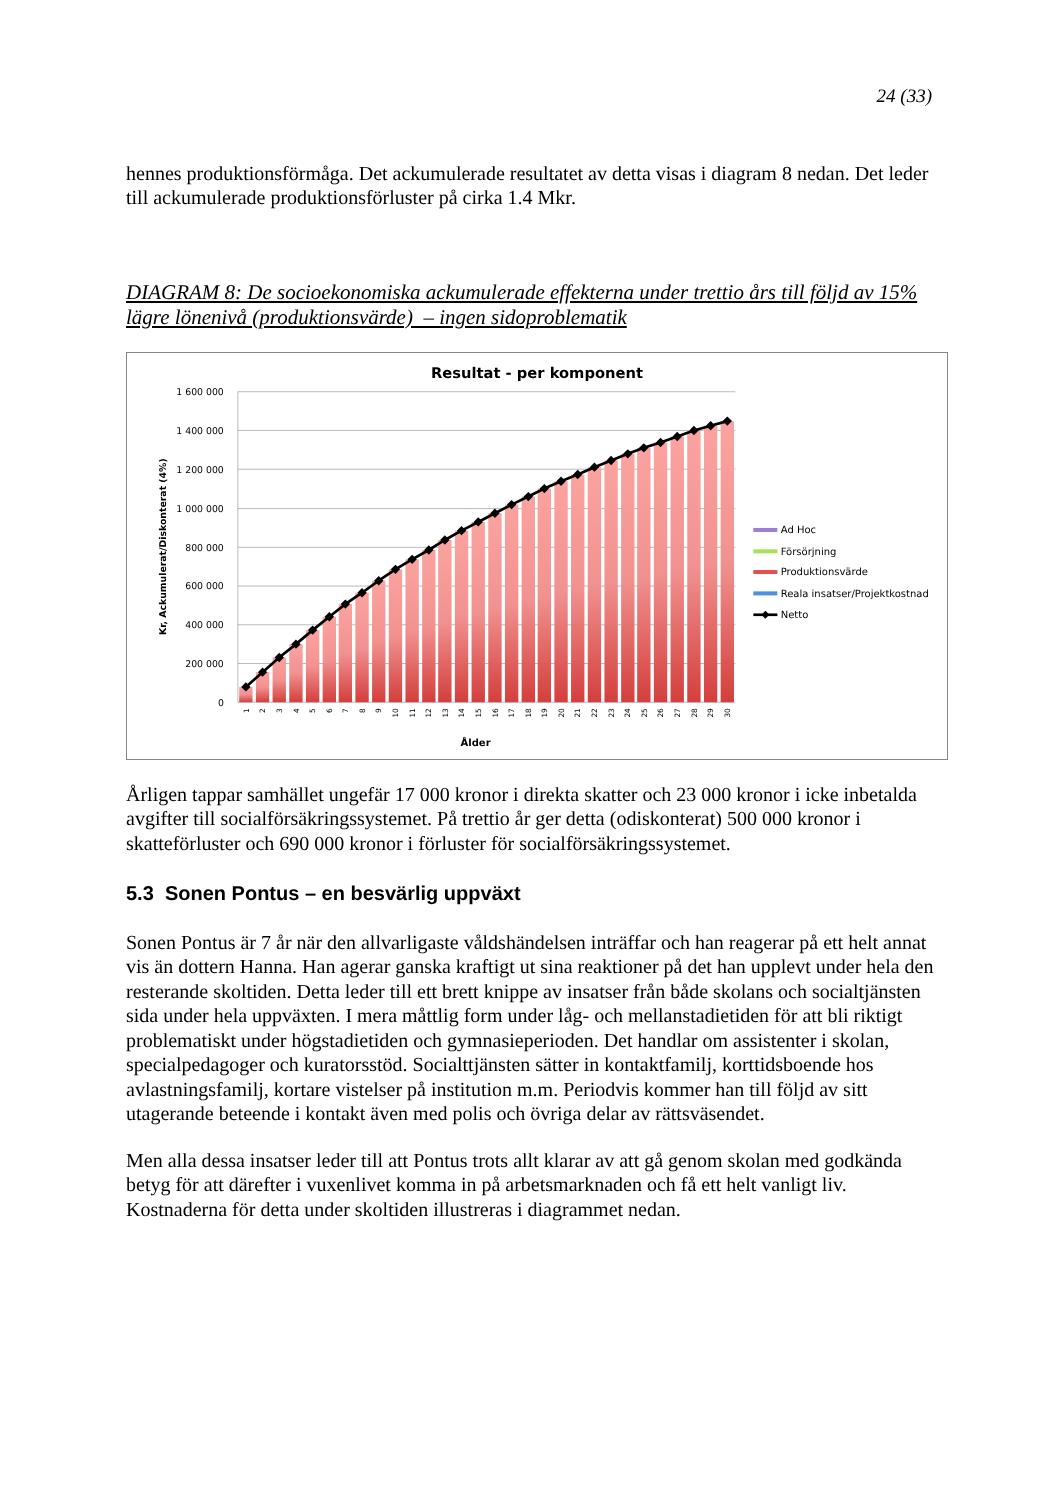24 (33)
hennes produktionsförmåga. Det ackumulerade resultatet av detta visas i diagram 8 nedan. Det leder till ackumulerade produktionsförluster på cirka 1.4 Mkr.
DIAGRAM 8: De socioekonomiska ackumulerade effekterna under trettio års till följd av 15% lägre lönenivå (produktionsvärde) – ingen sidoproblematik
Resultat - per komponent
1 600 000
1 400 000
1 200 000
1 000 000
800 000
600 000
400 000
200 000
0
Kr, Ackumulerat/Diskonterat (4%)
1
2
3
4
5
6
7
8
9
10
11
12
13
14
15
16
17
18
19
20
21
22
23
24
25
26
27
28
29
30
Ålder
Ad Hoc
Försörjning
Produktionsvärde
Reala insatser/Projektkostnad
Netto
Årligen tappar samhället ungefär 17 000 kronor i direkta skatter och 23 000 kronor i icke inbetalda avgifter till socialförsäkringssystemet. På trettio år ger detta (odiskonterat) 500 000 kronor i skatteförluster och 690 000 kronor i förluster för socialförsäkringssystemet.
5.3 Sonen Pontus – en besvärlig uppväxt
Sonen Pontus är 7 år när den allvarligaste våldshändelsen inträffar och han reagerar på ett helt annat vis än dottern Hanna. Han agerar ganska kraftigt ut sina reaktioner på det han upplevt under hela den resterande skoltiden. Detta leder till ett brett knippe av insatser från både skolans och socialtjänsten sida under hela uppväxten. I mera måttlig form under låg- och mellanstadietiden för att bli riktigt problematiskt under högstadietiden och gymnasieperioden. Det handlar om assistenter i skolan, specialpedagoger och kuratorsstöd. Socialttjänsten sätter in kontaktfamilj, korttidsboende hos avlastningsfamilj, kortare vistelser på institution m.m. Periodvis kommer han till följd av sitt utagerande beteende i kontakt även med polis och övriga delar av rättsväsendet.
Men alla dessa insatser leder till att Pontus trots allt klarar av att gå genom skolan med godkända betyg för att därefter i vuxenlivet komma in på arbetsmarknaden och få ett helt vanligt liv. Kostnaderna för detta under skoltiden illustreras i diagrammet nedan.